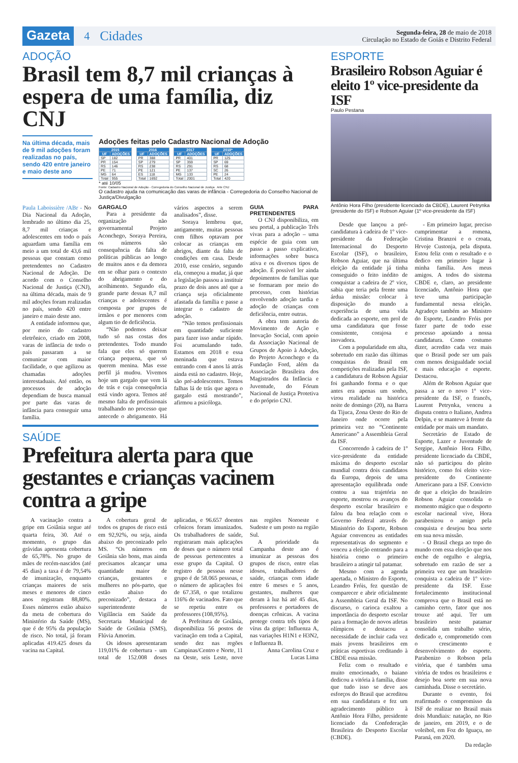Gazeta 4 Cidades
Segunda-feira, 28 de maio de 2018
Circulação no Estado de Goiás e Distrito Federal
ADOÇÃO
Brasil tem 8,7 mil crianças à espera de uma família, diz CNJ
Na última década, mais de 9 mil adoções foram realizadas no país, sendo 420 entre janeiro e maio deste ano
Adoções feitas pelo Cadastro Nacional de Adoção
| 2015 | |
| --- | --- |
| UF | ADOÇÕES |
| SP | 182 |
| PR | 154 |
| RS | 146 |
| PE | 71 |
| MG | 64 |
| Total | 955 |
| 2016 | |
| --- | --- |
| UF | ADOÇÕES |
| PR | 388 |
| SP | 279 |
| RS | 238 |
| PE | 121 |
| ES | 118 |
| Total | 1692 |
| 2017 | |
| --- | --- |
| UF | ADOÇÕES |
| PR | 401 |
| SP | 359 |
| RS | 291 |
| PE | 137 |
| MG | 133 |
| Total | 2001 |
| 2018* | |
| --- | --- |
| UF | ADOÇÕES |
| PR | 125 |
| SP | 69 |
| RS | 68 |
| SC | 26 |
| PE | 24 |
| Total | 420 |
* até 10/05
Fonte: Cadastro Nacional de Adoção - Corregedoria do Conselho Nacional de Justiça Arte CNJ
O cadastro ajuda na comunicação das varas de infância - Corregedoria do Conselho Nacional de Justiça/Divulgação
Paula Laboissière /ABr - No Dia Nacional da Adoção, lembrado no último dia 25, 8,7 mil crianças e adolescentes em todo o país aguardam uma família em meio a um total de 43,6 mil pessoas que constam como pretendentes no Cadastro Nacional de Adoção. De acordo com o Conselho Nacional de Justiça (CNJ), na última década, mais de 9 mil adoções foram realizadas no país, sendo 420 entre janeiro e maio deste ano.
A entidade informou que, por meio do cadastro eletrônico, criado em 2008, varas de infância de todo o país passaram a se comunicar com maior facilidade, o que agilizou as chamadas adoções interestaduais. Até então, os processos de adoção dependiam de busca manual por parte das varas de infância para conseguir uma família.
GARGALO
Para a presidente da organização não governamental Projeto Aconchego, Soraya Pereira, os números são consequência da falta de políticas públicas ao longo de muitos anos e da demora em se olhar para o contexto do abrigamento e do acolhimento. Segundo ela, grande parte dessas 8,7 mil crianças e adolescentes é composta por grupos de irmãos e por menores com algum tio de deficiência.
“Não podemos deixar tudo só nas costas dos pretendentes. Todo mundo fala que eles só querem criança pequena, que só querem menina. Mas esse perfil já mudou. Vivemos hoje um gargalo que vem lá de trás e cuja consequência está vindo agora. Temos até mesmo falta de profissionais trabalhando no processo que antecede o abrigamento. Há vários aspectos a serem analisados”, disse.
Soraya lembrou que, antigamente, muitas pessoas com filhos optavam por colocar as crianças em abrigos, diante da falta de condições em casa. Desde 2010, esse cenário, segundo ela, começou a mudar, já que a legislação passou a instituir prazo de dois anos até que a criança seja oficialmente afastada da família e passe a integrar o cadastro de adoção.
“Não temos profissionais em quantidade suficiente para fazer isso andar rápido. Foi acumulando tudo. Estamos em 2018 e essa meninada que estava entrando com 4 anos lá atrás ainda está no cadastro. Hoje, são pré-adolescentes. Temos falhas lá de trás que agora o gargalo está mostrando”, afirmou a psicóloga.
GUIA PARA PRETENDENTES
O CNJ disponibiliza, em seu portal, a publicação Três vivas para a adoção – uma espécie de guia com um passo a passo explicativo, informações sobre busca ativa e os diversos tipos de adoção. É possível ler ainda depoimentos de famílias que se formaram por meio do processo, com histórias envolvendo adoção tardia e adoção de crianças com deficiência, entre outras.
A obra tem autoria do Movimento de Ação e Inovação Social, com apoio da Associação Nacional de Grupos de Apoio à Adoção, do Projeto Aconchego e da Fundação Ford, além da Associação Brasileira dos Magistrados da Infância e Juventude, do Fórum Nacional de Justiça Protetiva e do próprio CNJ.
SAÚDE
Prefeitura alerta para que gestantes e crianças vacinem contra a gripe
A vacinação contra a gripe em Goiânia segue até quarta feira, 30. Até o momento, o grupo das grávidas apresenta cobertura de 65,78%. No grupo de mães de recém-nascidos (até 45 dias) a taxa é de 79,54% de imunização, enquanto crianças maiores de seis meses e menores de cinco anos registram 88,80%. Esses números estão abaixo da meta de cobertura do Ministério da Saúde (MS), que é de 95% da população de risco. No total, já foram aplicadas 419.425 doses da vacina na Capital.
A cobertura geral de todos os grupos de risco está em 92,92%, ou seja, ainda abaixo do preconizado pelo MS. “Os números em Goiânia são bons, mas ainda precisamos alcançar uma quantidade maior de crianças, gestantes e mulheres no pós-parto, que estão abaixo do preconizado”, destaca a superintendente de Vigilância em Saúde da Secretaria Municipal de Saúde de Goiânia (SMS), Flúvia Amorim.
Os idosos apresentaram 119,01% de cobertura - um total de 152.008 doses aplicadas, e 96.657 doentes crônicos foram imunizados. Os trabalhadores de saúde, registraram mais aplicações de doses que o número total de pessoas pertencentes a esse grupo da Capital. O registro de pessoas nesse grupo é de 58.065 pessoas, e o número de aplicações foi de 67.358, o que totalizou 116% de vacinados. Fato que se repetiu entre os professores (108,95%).
A Prefeitura de Goiânia, disponibiliza 56 postos de vacinação em toda a Capital, sendo dez nas regões Campinas/Centro e Norte, 11 na Oeste, seis Leste, nove nas regiões Noroeste e Sudeste e um posto na região Sul.
A prioridade da Campanha deste ano é imunizar as pessoas dos grupos de risco, entre elas idosos, trabalhadores de saúde, crianças com idade entre 6 meses e 5 anos, gestantes, mulheres que deram à luz há até 45 dias, professores e portadores de doenças crônicas. A vacina protege contra três tipos de vírus da gripe: Influenza A, nas variações H1N1 e H3N2, e Influenza B.
Anna Carolina Cruz e Lucas Lima
ESPORTE
Brasileiro Robson Aguiar é eleito 1º vice-presidente da ISF
Paulo Pestana
Antônio Hora Filho (presidente licenciado da CBDE), Laurent Petrynka (presidente do ISF) e Robson Aguiar (1º vice-presidente da ISF)
Desde que lançou a pré-candidatura à cadeira de 1º vice-presidente da Federação Internacional do Desporto Escolar (ISF), o brasileiro, Robson Aguiar, que na última eleição da entidade já tinha conseguido o feito inédito de conquistar a cadeira de 2º vice, sabia que teria pela frente uma árdua missão: colocar à disposição do mundo a experiência de uma vida dedicada ao esporte, em prol de uma candidatura que fosse consistente, corajosa e inovadora.
Com a popularidade em alta, sobretudo em razão das últimas conquistas do Brasil em competições realizadas pela ISF, a candidatura de Robson Aguiar foi ganhando forma e o que antes era apenas um sonho, virou realidade na histórica noite de domingo (20), na Barra da Tijuca, Zona Oeste do Rio de Janeiro onde ocorre pela primeira vez no “Continente Americano” a Assembleia Geral da ISF.
Concorrendo à cadeira de 1º vice-presidente da entidade máxima do desporto escolar mundial contra dois candidatos da Europa, depois de uma apresentação equilibrada onde contou a sua trajetória no esporte, mostrou os avanços do desporto escolar brasileiro e falou da boa relação com o Governo Federal através do Ministério do Esporte, Robson Aguiar convenceu as entidades representativas do segmento e venceu a eleição entrando para a história como o primeiro brasileiro a atingir tal patamar.
Mesmo com a agenda apertada, o Ministro do Esporte, Leandro Fróis, fez questão de comparecer e abrir oficialmente a Assembleia Geral da ISF. No discurso, o carioca exaltou a importância do desporto escolar para a formação de novos atletas olímpicos e destacou a necessidade de incluir cada vez mais jovens brasileiros em práticas esportivas creditando à CBDE essa missão.
Feliz com o resultado e muito emocionado, o baiano dedicou a vitória à família, disse que tudo isso se deve aos esforços do Brasil que acreditou em sua candidatura e fez um agradecimento público à Antônio Hora Filho, presidente licenciado da Confederação Brasileira do Desporto Escolar (CBDE).
- Em primeiro lugar, preciso cumprimentar a romena, Cristina Branzoi e o croata, Hrvoje Custonja, pela disputa. Estou feliz com o resultado e o dedico em primeiro lugar à minha família. Aos meus amigos. A todos do sistema CBDE e, claro, ao presidente licenciado, Antônio Hora que teve uma participação fundamental nessa eleição. Agradeço também ao Ministro do Esporte, Leandro Fróis por fazer parte de todo esse processo apoiando a nossa candidatura. Como costumo dizer, acredito cada vez mais que o Brasil pode ser um país com menos desigualdade social e mais educação e esporte. Destacou.
Além de Robson Aguiar que passa a ser o novo 1º vice-presidente da ISF, o francês, Laurent Petrynka, venceu a disputa contra o Italiano, Andrea Delpin, e se manteve à frente da entidade por mais um mandato.
Secretário de Estado de Esporte, Lazer e Juventude de Sergipe, Antônio Hora Filho, presidente licenciado da CBDE, não só participou do pleito histórico, como foi eleito vice-presidente do Continente Americano para a ISF. Convicto de que a eleição do brasileiro Robson Aguiar consolida o momento mágico que o desporto escolar nacional vive, Hora parabenizou o amigo pela conquista e desejou boa sorte em sua nova missão.
- O Brasil chega ao topo do mundo com essa eleição que nos enche de orgulho e alegria, sobretudo em razão de ser a primeira vez que um brasileiro conquista a cadeira de 1º vice-presidente da ISF. Esse fortalecimento institucional comprova que o Brasil está no caminho certo, fator que nos trouxe até aqui. Ter um brasileiro neste patamar consolida um trabalho sério, dedicado e, comprometido com o crescimento e desenvolvimento do esporte. Parabenizo o Robson pela vitória, que é também uma vitória de todos os brasileiros e desejo boa sorte em sua nova caminhada. Disse o secretário.
Durante o evento, foi reafirmado o compromisso da ISF de realizar no Brasil mais dois Mundiais: natação, no Rio de janeiro, em 2019, e o de voleibol, em Foz do Iguaçu, no Paraná, em 2020.
Da redação